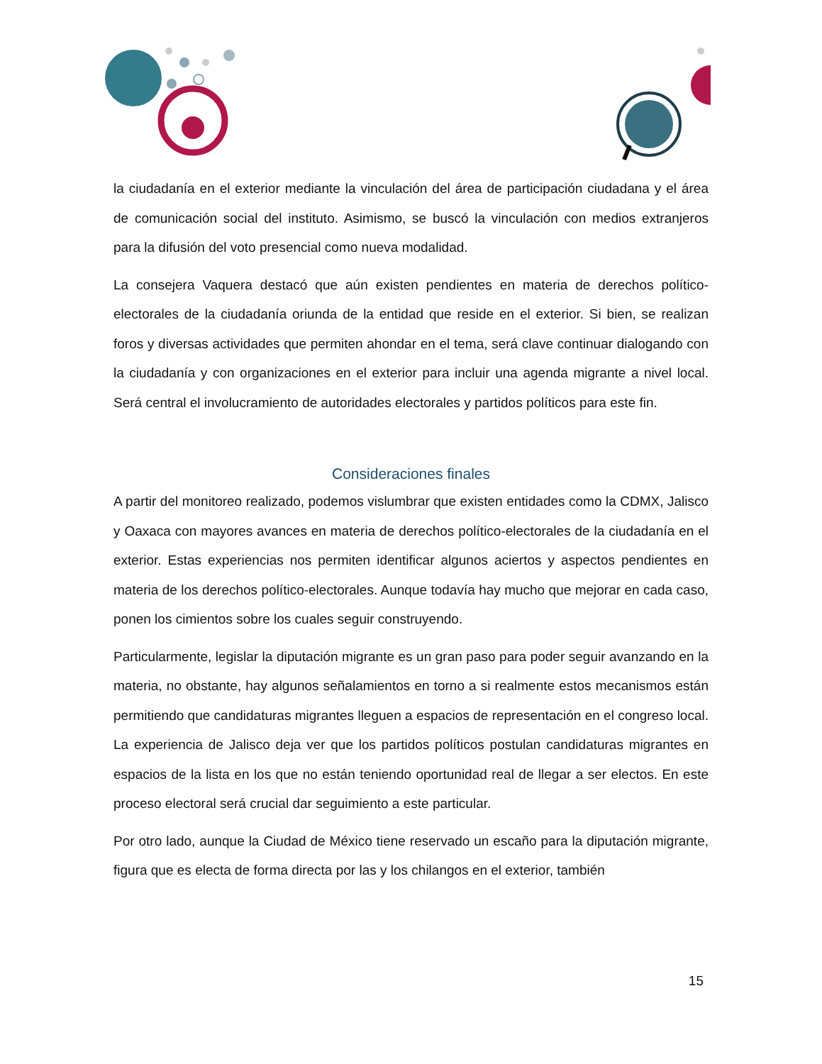la ciudadanía en el exterior mediante la vinculación del área de participación ciudadana y el área de comunicación social del instituto. Asimismo, se buscó la vinculación con medios extranjeros para la difusión del voto presencial como nueva modalidad.
La consejera Vaquera destacó que aún existen pendientes en materia de derechos político-electorales de la ciudadanía oriunda de la entidad que reside en el exterior. Si bien, se realizan foros y diversas actividades que permiten ahondar en el tema, será clave continuar dialogando con la ciudadanía y con organizaciones en el exterior para incluir una agenda migrante a nivel local. Será central el involucramiento de autoridades electorales y partidos políticos para este fin.
Consideraciones finales
A partir del monitoreo realizado, podemos vislumbrar que existen entidades como la CDMX, Jalisco y Oaxaca con mayores avances en materia de derechos político-electorales de la ciudadanía en el exterior. Estas experiencias nos permiten identificar algunos aciertos y aspectos pendientes en materia de los derechos político-electorales. Aunque todavía hay mucho que mejorar en cada caso, ponen los cimientos sobre los cuales seguir construyendo.
Particularmente, legislar la diputación migrante es un gran paso para poder seguir avanzando en la materia, no obstante, hay algunos señalamientos en torno a si realmente estos mecanismos están permitiendo que candidaturas migrantes lleguen a espacios de representación en el congreso local. La experiencia de Jalisco deja ver que los partidos políticos postulan candidaturas migrantes en espacios de la lista en los que no están teniendo oportunidad real de llegar a ser electos. En este proceso electoral será crucial dar seguimiento a este particular.
Por otro lado, aunque la Ciudad de México tiene reservado un escaño para la diputación migrante, figura que es electa de forma directa por las y los chilangos en el exterior, también
15